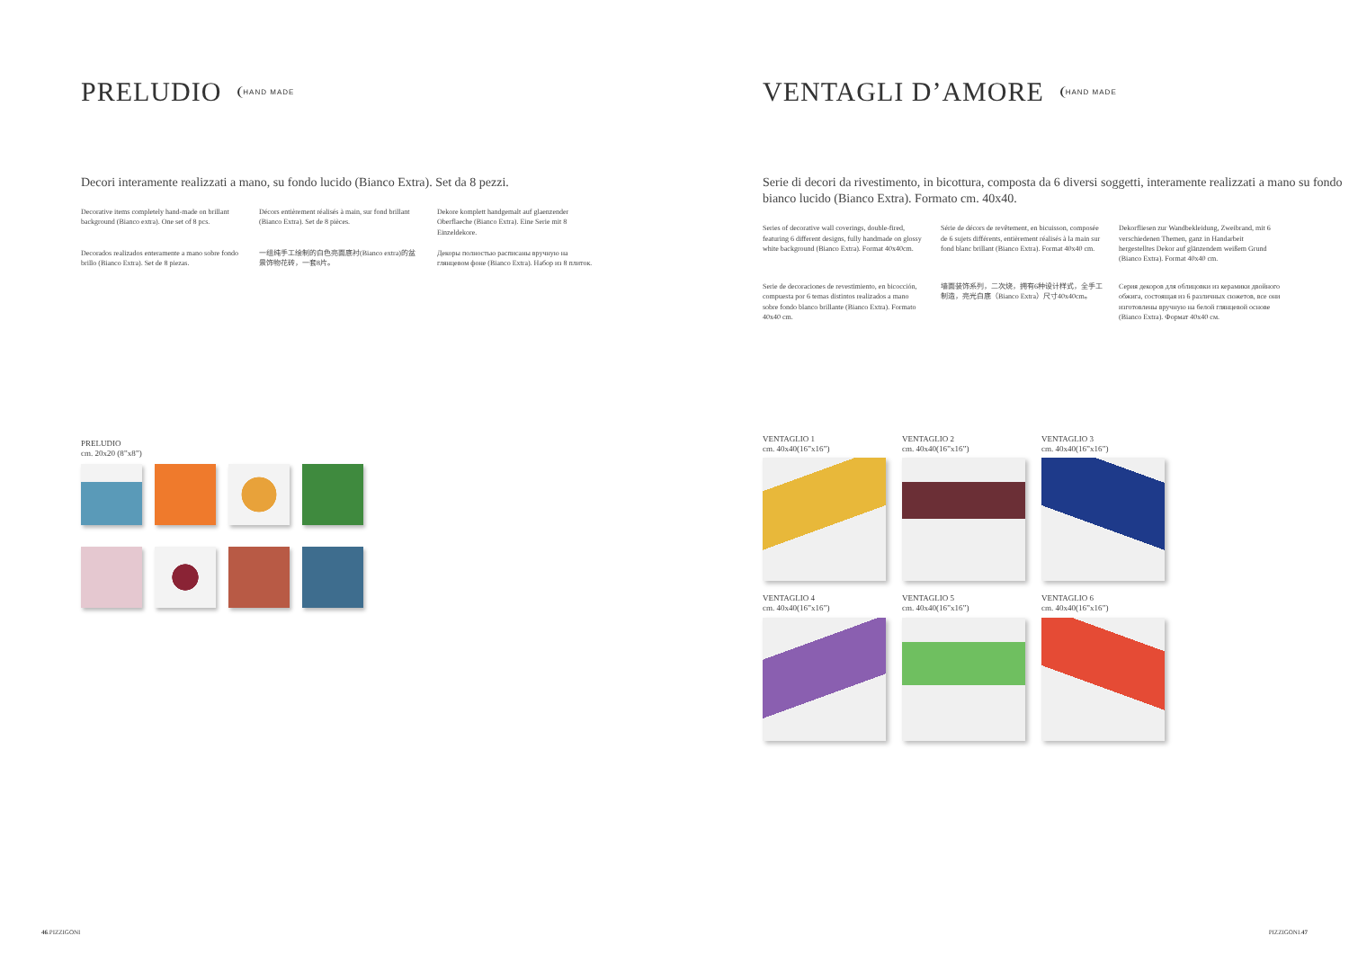PRELUDIO HAND MADE
Decori interamente realizzati a mano, su fondo lucido (Bianco Extra). Set da 8 pezzi.
Decorative items completely hand-made on brillant background (Bianco extra). One set of 8 pcs.
Décors entièrement réalisés à main, sur fond brillant (Bianco Extra). Set de 8 pièces.
Dekore komplett handgemalt auf glaenzender Oberflaeche (Bianco Extra). Eine Serie mit 8 Einzeldekore.
Decorados realizados enteramente a mano sobre fondo brillo (Bianco Extra). Set de 8 piezas.
一组纯手工绘制的白色亮面底衬(Bianco extra)的盆景饰物花砖，一套8片。
Декоры полностью расписаны вручную на глянцевом фоне (Bianco Extra). Набор из 8 плиток.
PRELUDIO
cm. 20x20 (8”x8”)
46.PIZZIGONI
VENTAGLI D’AMORE HAND MADE
Serie di decori da rivestimento, in bicottura, composta da 6 diversi soggetti, interamente realizzati a mano su fondo bianco lucido (Bianco Extra). Formato cm. 40x40.
Series of decorative wall coverings, double-fired, featuring 6 different designs, fully handmade on glossy white background (Bianco Extra). Format 40x40cm.
Série de décors de revêtement, en bicuisson, composée de 6 sujets différents, entièrement réalisés à la main sur fond blanc brillant (Bianco Extra). Format 40x40 cm.
Dekorfliesen zur Wandbekleidung, Zweibrand, mit 6 verschiedenen Themen, ganz in Handarbeit hergestelltes Dekor auf glänzendem weißem Grund (Bianco Extra). Format 40x40 cm.
Serie de decoraciones de revestimiento, en bicocción, compuesta por 6 temas distintos realizados a mano sobre fondo blanco brillante (Bianco Extra). Formato 40x40 cm.
墙面装饰系列，二次烧，拥有6种设计样式，全手工制造，亮光白底（Bianco Extra）尺寸40x40cm。
Серия декоров для облицовки из керамики двойного обжига, состоящая из 6 различных сюжетов, все они изготовлены вручную на белой глянцевой основе (Bianco Extra). Формат 40x40 см.
VENTAGLIO 1
cm. 40x40(16”x16”)
VENTAGLIO 2
cm. 40x40(16”x16”)
VENTAGLIO 3
cm. 40x40(16”x16”)
VENTAGLIO 4
cm. 40x40(16”x16”)
VENTAGLIO 5
cm. 40x40(16”x16”)
VENTAGLIO 6
cm. 40x40(16”x16”)
PIZZIGONI.47